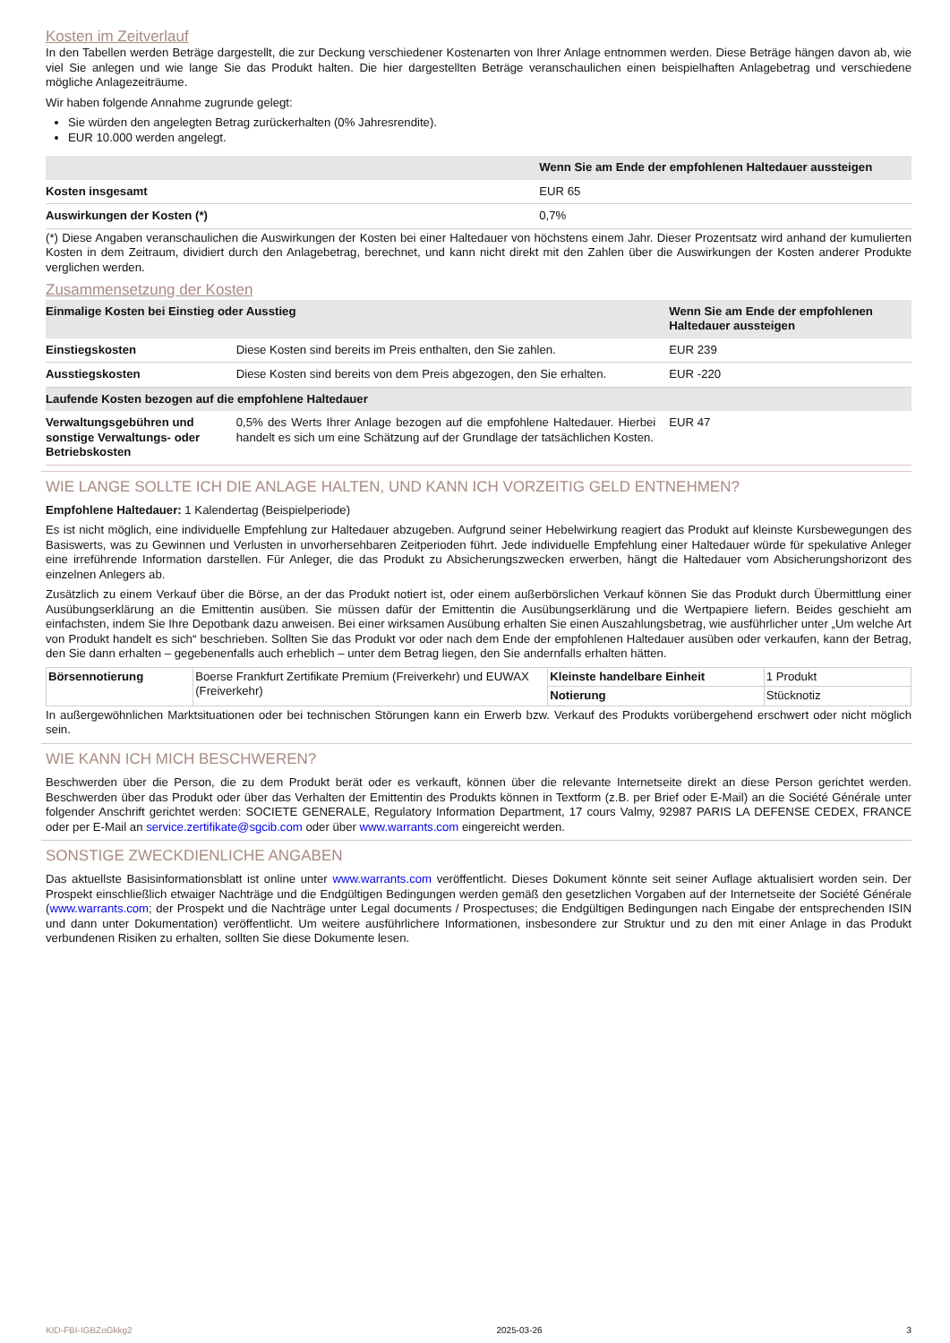Kosten im Zeitverlauf
In den Tabellen werden Beträge dargestellt, die zur Deckung verschiedener Kostenarten von Ihrer Anlage entnommen werden. Diese Beträge hängen davon ab, wie viel Sie anlegen und wie lange Sie das Produkt halten. Die hier dargestellten Beträge veranschaulichen einen beispielhaften Anlagebetrag und verschiedene mögliche Anlagezeiträume.
Wir haben folgende Annahme zugrunde gelegt:
Sie würden den angelegten Betrag zurückerhalten (0% Jahresrendite).
EUR 10.000 werden angelegt.
| | Wenn Sie am Ende der empfohlenen Haltedauer aussteigen |
| --- | --- |
| Kosten insgesamt | EUR 65 |
| Auswirkungen der Kosten (*) | 0,7% |
(*) Diese Angaben veranschaulichen die Auswirkungen der Kosten bei einer Haltedauer von höchstens einem Jahr. Dieser Prozentsatz wird anhand der kumulierten Kosten in dem Zeitraum, dividiert durch den Anlagebetrag, berechnet, und kann nicht direkt mit den Zahlen über die Auswirkungen der Kosten anderer Produkte verglichen werden.
Zusammensetzung der Kosten
| Einmalige Kosten bei Einstieg oder Ausstieg | | Wenn Sie am Ende der empfohlenen Haltedauer aussteigen |
| --- | --- | --- |
| Einstiegskosten | Diese Kosten sind bereits im Preis enthalten, den Sie zahlen. | EUR 239 |
| Ausstiegskosten | Diese Kosten sind bereits von dem Preis abgezogen, den Sie erhalten. | EUR -220 |
| Laufende Kosten bezogen auf die empfohlene Haltedauer | | |
| Verwaltungsgebühren und sonstige Verwaltungs- oder Betriebskosten | 0,5% des Werts Ihrer Anlage bezogen auf die empfohlene Haltedauer. Hierbei handelt es sich um eine Schätzung auf der Grundlage der tatsächlichen Kosten. | EUR 47 |
WIE LANGE SOLLTE ICH DIE ANLAGE HALTEN, UND KANN ICH VORZEITIG GELD ENTNEHMEN?
Empfohlene Haltedauer: 1 Kalendertag (Beispielperiode)
Es ist nicht möglich, eine individuelle Empfehlung zur Haltedauer abzugeben. Aufgrund seiner Hebelwirkung reagiert das Produkt auf kleinste Kursbewegungen des Basiswerts, was zu Gewinnen und Verlusten in unvorhersehbaren Zeitperioden führt. Jede individuelle Empfehlung einer Haltedauer würde für spekulative Anleger eine irreführende Information darstellen. Für Anleger, die das Produkt zu Absicherungszwecken erwerben, hängt die Haltedauer vom Absicherungshorizont des einzelnen Anlegers ab.
Zusätzlich zu einem Verkauf über die Börse, an der das Produkt notiert ist, oder einem außerbörslichen Verkauf können Sie das Produkt durch Übermittlung einer Ausübungserklärung an die Emittentin ausüben. Sie müssen dafür der Emittentin die Ausübungserklärung und die Wertpapiere liefern. Beides geschieht am einfachsten, indem Sie Ihre Depotbank dazu anweisen. Bei einer wirksamen Ausübung erhalten Sie einen Auszahlungsbetrag, wie ausführlicher unter „Um welche Art von Produkt handelt es sich“ beschrieben. Sollten Sie das Produkt vor oder nach dem Ende der empfohlenen Haltedauer ausüben oder verkaufen, kann der Betrag, den Sie dann erhalten – gegebenenfalls auch erheblich – unter dem Betrag liegen, den Sie andernfalls erhalten hätten.
| Börsennotierung | Boerse Frankfurt Zertifikate Premium (Freiverkehr) und EUWAX (Freiverkehr) | Kleinste handelbare Einheit | 1 Produkt |
| | | Notierung | Stücknotiz |
In außergewöhnlichen Marktsituationen oder bei technischen Störungen kann ein Erwerb bzw. Verkauf des Produkts vorübergehend erschwert oder nicht möglich sein.
WIE KANN ICH MICH BESCHWEREN?
Beschwerden über die Person, die zu dem Produkt berät oder es verkauft, können über die relevante Internetseite direkt an diese Person gerichtet werden. Beschwerden über das Produkt oder über das Verhalten der Emittentin des Produkts können in Textform (z.B. per Brief oder E-Mail) an die Société Générale unter folgender Anschrift gerichtet werden: SOCIETE GENERALE, Regulatory Information Department, 17 cours Valmy, 92987 PARIS LA DEFENSE CEDEX, FRANCE oder per E-Mail an service.zertifikate@sgcib.com oder über www.warrants.com eingereicht werden.
SONSTIGE ZWECKDIENLICHE ANGABEN
Das aktuellste Basisinformationsblatt ist online unter www.warrants.com veröffentlicht. Dieses Dokument könnte seit seiner Auflage aktualisiert worden sein. Der Prospekt einschließlich etwaiger Nachträge und die Endgültigen Bedingungen werden gemäß den gesetzlichen Vorgaben auf der Internetseite der Société Générale (www.warrants.com; der Prospekt und die Nachträge unter Legal documents / Prospectuses; die Endgültigen Bedingungen nach Eingabe der entsprechenden ISIN und dann unter Dokumentation) veröffentlicht. Um weitere ausführlichere Informationen, insbesondere zur Struktur und zu den mit einer Anlage in das Produkt verbundenen Risiken zu erhalten, sollten Sie diese Dokumente lesen.
KID-FBI-IGBZoGkkg2 2025-03-26 3